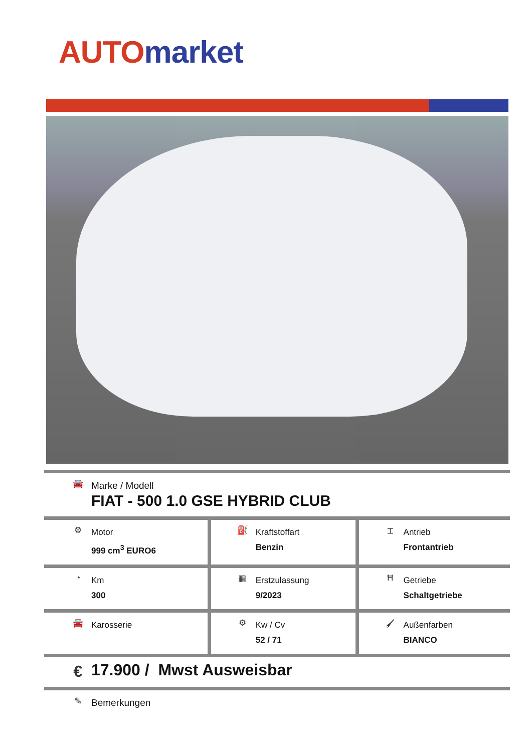AUTO market
| 🚘 Marke / Modell FIAT - 500 1.0 GSE HYBRID CLUB | | |
| ⚙ Motor 999 cm<sup>3</sup> EURO6 | ⛽ Kraftstoffart Benzin | ⌶ Antrieb Frontantrieb |
| ◔ Km 300 | ▦ Erstzulassung 9/2023 | Ħ Getriebe Schaltgetriebe |
| 🚘 Karosserie | ⚙ Kw / Cv 52 / 71 | 🖌 Außenfarben BIANCO |
| € 17.900 / Mwst Ausweisbar | | |
| ✎ Bemerkungen | | |